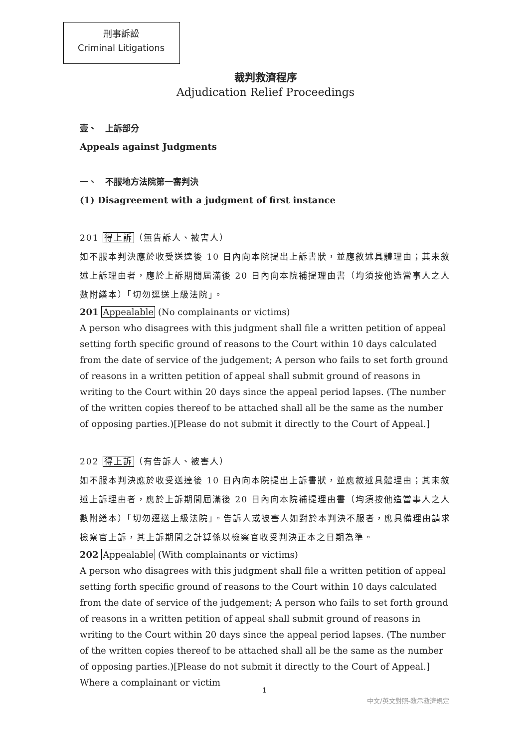刑事訴訟
Criminal Litigations
裁判救濟程序
Adjudication Relief Proceedings
壹、　上訴部分
Appeals against Judgments
一、　不服地方法院第一審判決
(1) Disagreement with a judgment of first instance
201 得上訴（無告訴人、被害人）
如不服本判決應於收受送達後 10 日內向本院提出上訴書狀，並應敘述具體理由；其未敘述上訴理由者，應於上訴期間屆滿後 20 日內向本院補提理由書（均須按他造當事人之人數附繕本）「切勿逕送上級法院」。
201 Appealable (No complainants or victims)
A person who disagrees with this judgment shall file a written petition of appeal setting forth specific ground of reasons to the Court within 10 days calculated from the date of service of the judgement; A person who fails to set forth ground of reasons in a written petition of appeal shall submit ground of reasons in writing to the Court within 20 days since the appeal period lapses. (The number of the written copies thereof to be attached shall all be the same as the number of opposing parties.)[Please do not submit it directly to the Court of Appeal.]
202 得上訴（有告訴人、被害人）
如不服本判決應於收受送達後 10 日內向本院提出上訴書狀，並應敘述具體理由；其未敘述上訴理由者，應於上訴期間屆滿後 20 日內向本院補提理由書（均須按他造當事人之人數附繕本）「切勿逕送上級法院」。告訴人或被害人如對於本判決不服者，應具備理由請求檢察官上訴，其上訴期間之計算係以檢察官收受判決正本之日期為準。
202 Appealable (With complainants or victims)
A person who disagrees with this judgment shall file a written petition of appeal setting forth specific ground of reasons to the Court within 10 days calculated from the date of service of the judgement; A person who fails to set forth ground of reasons in a written petition of appeal shall submit ground of reasons in writing to the Court within 20 days since the appeal period lapses. (The number of the written copies thereof to be attached shall all be the same as the number of opposing parties.)[Please do not submit it directly to the Court of Appeal.] Where a complainant or victim
1
中文/英文對照-教示救濟規定